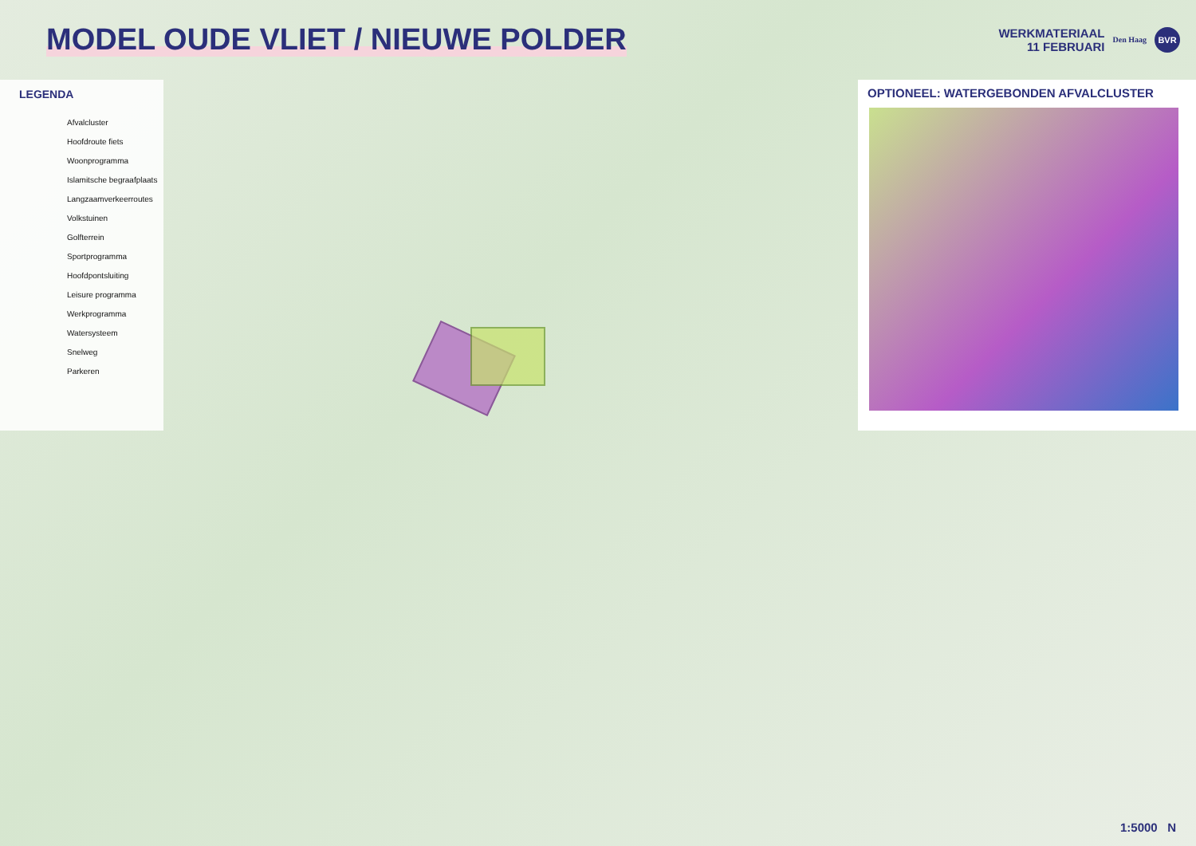MODEL OUDE VLIET / NIEUWE POLDER
WERKMATERIAAL
11 FEBRUARI
Den Haag
BVR
LEGENDA
Afvalcluster
Hoofdroute fiets
Woonprogramma
Islamitsche begraafplaats
Langzaamverkeerroutes
Volkstuinen
Golfterrein
Sportprogramma
Hoofdpontsluiting
Leisure programma
Werkprogramma
Watersysteem
Snelweg
Parkeren
OPTIONEEL: WATERGEBONDEN AFVALCLUSTER
1:5000 N